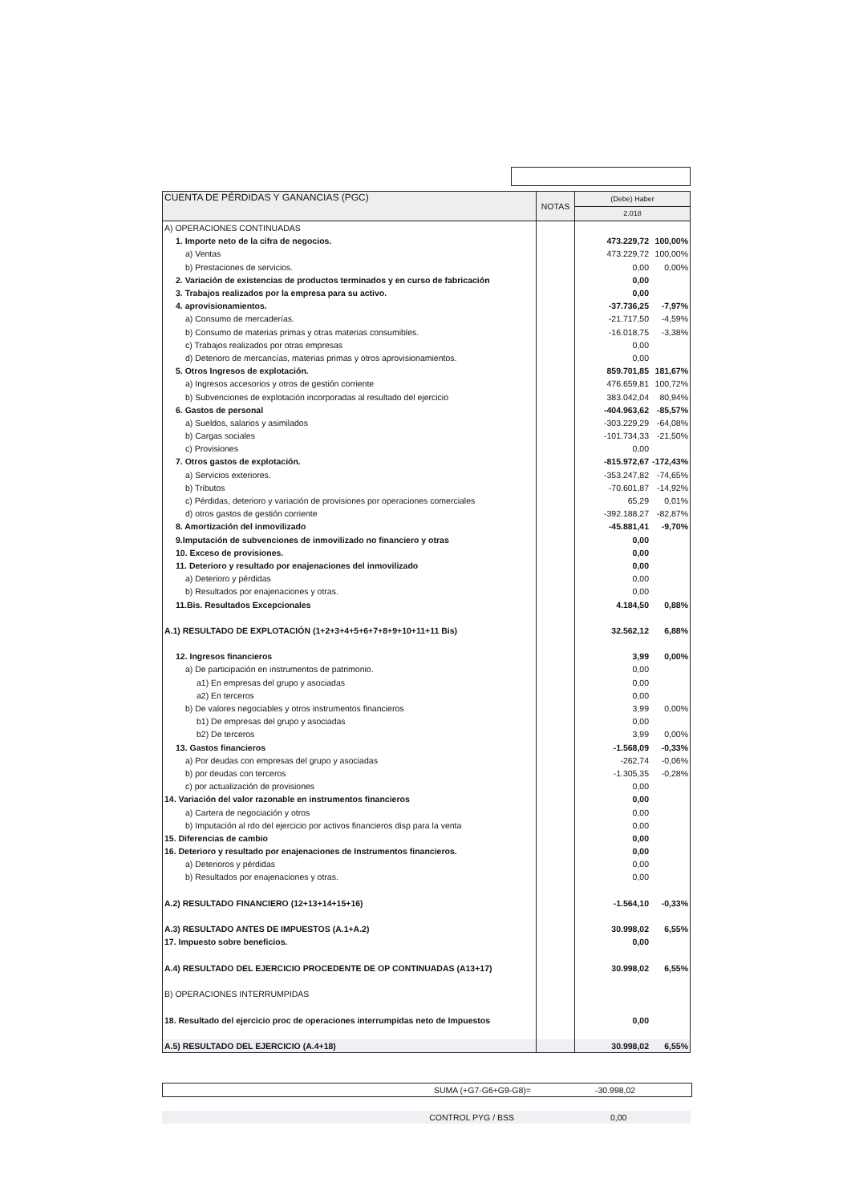| CUENTA DE PÉRDIDAS Y GANANCIAS (PGC) | NOTAS | (Debe) Haber | |
| --- | --- | --- | --- |
| | | 2.018 | |
| A) OPERACIONES CONTINUADAS | | | |
| 1. Importe neto de la cifra de negocios. | | 473.229,72 | 100,00% |
| a) Ventas | | 473.229,72 | 100,00% |
| b) Prestaciones de servicios. | | 0,00 | 0,00% |
| 2. Variación de existencias de productos terminados y en curso de fabricación | | 0,00 | |
| 3. Trabajos realizados por la empresa para su activo. | | 0,00 | |
| 4. aprovisionamientos. | | -37.736,25 | -7,97% |
| a) Consumo de mercaderías. | | -21.717,50 | -4,59% |
| b) Consumo de materias primas y otras materias consumibles. | | -16.018,75 | -3,38% |
| c) Trabajos realizados por otras empresas | | 0,00 | |
| d) Deterioro de mercancías, materias primas y otros aprovisionamientos. | | 0,00 | |
| 5. Otros Ingresos de explotación. | | 859.701,85 | 181,67% |
| a) Ingresos accesorios y otros de gestión corriente | | 476.659,81 | 100,72% |
| b) Subvenciones de explotación incorporadas al resultado del ejercicio | | 383.042,04 | 80,94% |
| 6. Gastos de personal | | -404.963,62 | -85,57% |
| a) Sueldos, salarios y asimilados | | -303.229,29 | -64,08% |
| b) Cargas sociales | | -101.734,33 | -21,50% |
| c) Provisiones | | 0,00 | |
| 7. Otros gastos de explotación. | | -815.972,67 | -172,43% |
| a) Servicios exteriores. | | -353.247,82 | -74,65% |
| b) Tributos | | -70.601,87 | -14,92% |
| c) Pérdidas, deterioro y variación de provisiones por operaciones comerciales | | 65,29 | 0,01% |
| d) otros gastos de gestión corriente | | -392.188,27 | -82,87% |
| 8. Amortización del inmovilizado | | -45.881,41 | -9,70% |
| 9.Imputación de subvenciones de inmovilizado no financiero y otras | | 0,00 | |
| 10. Exceso de provisiones. | | 0,00 | |
| 11. Deterioro y resultado por enajenaciones del inmovilizado | | 0,00 | |
| a) Deterioro y pérdidas | | 0,00 | |
| b) Resultados por enajenaciones y otras. | | 0,00 | |
| 11.Bis. Resultados Excepcionales | | 4.184,50 | 0,88% |
| A.1) RESULTADO DE EXPLOTACIÓN (1+2+3+4+5+6+7+8+9+10+11+11 Bis) | | 32.562,12 | 6,88% |
| 12. Ingresos financieros | | 3,99 | 0,00% |
| a) De participación en instrumentos de patrimonio. | | 0,00 | |
| a1) En empresas del grupo y asociadas | | 0,00 | |
| a2) En terceros | | 0,00 | |
| b) De valores negociables y otros instrumentos financieros | | 3,99 | 0,00% |
| b1) De empresas del grupo y asociadas | | 0,00 | |
| b2) De terceros | | 3,99 | 0,00% |
| 13. Gastos financieros | | -1.568,09 | -0,33% |
| a) Por deudas con empresas del grupo y asociadas | | -262,74 | -0,06% |
| b) por deudas con terceros | | -1.305,35 | -0,28% |
| c) por actualización de provisiones | | 0,00 | |
| 14. Variación del valor razonable en instrumentos financieros | | 0,00 | |
| a) Cartera de negociación y otros | | 0,00 | |
| b) Imputación al rdo del ejercicio por activos financieros disp para la venta | | 0,00 | |
| 15. Diferencias de cambio | | 0,00 | |
| 16. Deterioro y resultado por enajenaciones de Instrumentos financieros. | | 0,00 | |
| a) Deterioros y pérdidas | | 0,00 | |
| b) Resultados por enajenaciones y otras. | | 0,00 | |
| A.2) RESULTADO FINANCIERO (12+13+14+15+16) | | -1.564,10 | -0,33% |
| A.3) RESULTADO ANTES DE IMPUESTOS (A.1+A.2) | | 30.998,02 | 6,55% |
| 17. Impuesto sobre beneficios. | | 0,00 | |
| A.4) RESULTADO DEL EJERCICIO PROCEDENTE DE OP CONTINUADAS (A13+17) | | 30.998,02 | 6,55% |
| B) OPERACIONES INTERRUMPIDAS | | | |
| 18. Resultado del ejercicio proc de operaciones interrumpidas neto de Impuestos | | 0,00 | |
| A.5) RESULTADO DEL EJERCICIO (A.4+18) | | 30.998,02 | 6,55% |
SUMA (+G7-G6+G9-G8)= -30.998,02
CONTROL PYG / BSS 0,00